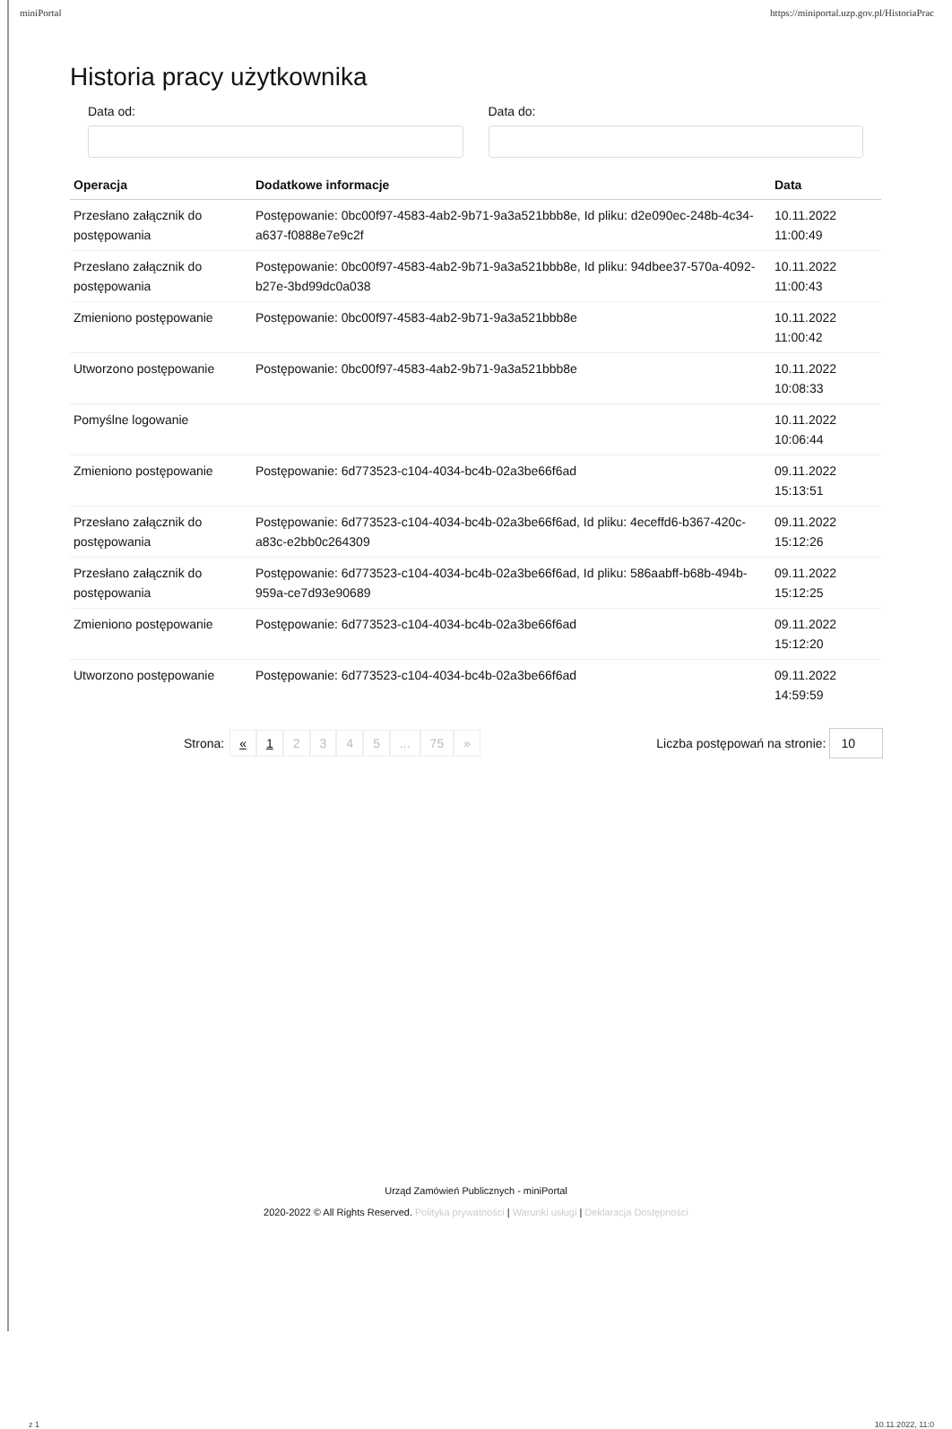miniPortal https://miniportal.uzp.gov.pl/HistoriaPrac
Historia pracy użytkownika
Data od: Data do:
| Operacja | Dodatkowe informacje | Data |
| --- | --- | --- |
| Przesłano załącznik do postępowania | Postępowanie: 0bc00f97-4583-4ab2-9b71-9a3a521bbb8e, Id pliku: d2e090ec-248b-4c34-a637-f0888e7e9c2f | 10.11.2022 11:00:49 |
| Przesłano załącznik do postępowania | Postępowanie: 0bc00f97-4583-4ab2-9b71-9a3a521bbb8e, Id pliku: 94dbee37-570a-4092-b27e-3bd99dc0a038 | 10.11.2022 11:00:43 |
| Zmieniono postępowanie | Postępowanie: 0bc00f97-4583-4ab2-9b71-9a3a521bbb8e | 10.11.2022 11:00:42 |
| Utworzono postępowanie | Postępowanie: 0bc00f97-4583-4ab2-9b71-9a3a521bbb8e | 10.11.2022 10:08:33 |
| Pomyślne logowanie | | 10.11.2022 10:06:44 |
| Zmieniono postępowanie | Postępowanie: 6d773523-c104-4034-bc4b-02a3be66f6ad | 09.11.2022 15:13:51 |
| Przesłano załącznik do postępowania | Postępowanie: 6d773523-c104-4034-bc4b-02a3be66f6ad, Id pliku: 4eceffd6-b367-420c-a83c-e2bb0c264309 | 09.11.2022 15:12:26 |
| Przesłano załącznik do postępowania | Postępowanie: 6d773523-c104-4034-bc4b-02a3be66f6ad, Id pliku: 586aabff-b68b-494b-959a-ce7d93e90689 | 09.11.2022 15:12:25 |
| Zmieniono postępowanie | Postępowanie: 6d773523-c104-4034-bc4b-02a3be66f6ad | 09.11.2022 15:12:20 |
| Utworzono postępowanie | Postępowanie: 6d773523-c104-4034-bc4b-02a3be66f6ad | 09.11.2022 14:59:59 |
Strona: « 1 2 3 4 5 ... 75 » Liczba postępowań na stronie: 10
Urząd Zamówień Publicznych - miniPortal
2020-2022 © All Rights Reserved. Polityka prywatności | Warunki usługi | Deklaracja Dostępności
z 1 10.11.2022, 11:0